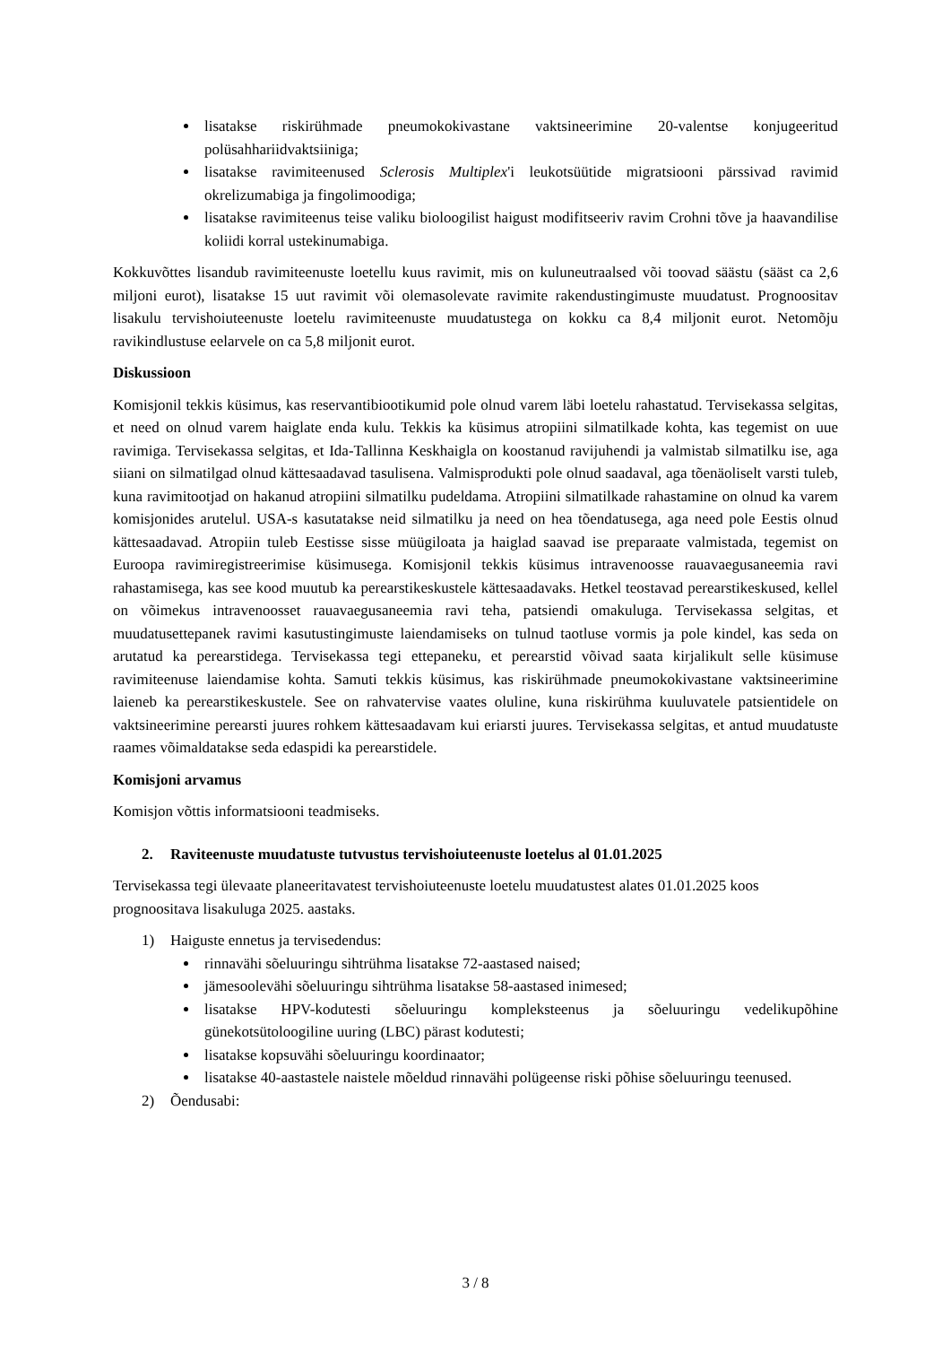lisatakse riskirühmade pneumokokivastane vaktsineerimine 20-valentse konjugeeritud polüsahhariidvaktsiiniga;
lisatakse ravimiteenused Sclerosis Multiplex'i leukotsüütide migratsiooni pärssivad ravimid okrelizumabiga ja fingolimoodiga;
lisatakse ravimiteenus teise valiku bioloogilist haigust modifitseeriv ravim Crohni tõve ja haavandilise koliidi korral ustekinumabiga.
Kokkuvõttes lisandub ravimiteenuste loetellu kuus ravimit, mis on kuluneutraalsed või toovad säästu (sääst ca 2,6 miljoni eurot), lisatakse 15 uut ravimit või olemasolevate ravimite rakendustingimuste muudatust. Prognoositav lisakulu tervishoiuteenuste loetelu ravimiteenuste muudatustega on kokku ca 8,4 miljonit eurot. Netomõju ravikindlustuse eelarvele on ca 5,8 miljonit eurot.
Diskussioon
Komisjonil tekkis küsimus, kas reservantibiootikumid pole olnud varem läbi loetelu rahastatud. Tervisekassa selgitas, et need on olnud varem haiglate enda kulu. Tekkis ka küsimus atropiini silmatilkade kohta, kas tegemist on uue ravimiga. Tervisekassa selgitas, et Ida-Tallinna Keskhaigla on koostanud ravijuhendi ja valmistab silmatilku ise, aga siiani on silmatilgad olnud kättesaadavad tasulisena. Valmisprodukti pole olnud saadaval, aga tõenäoliselt varsti tuleb, kuna ravimitootjad on hakanud atropiini silmatilku pudeldama. Atropiini silmatilkade rahastamine on olnud ka varem komisjonides arutelul. USA-s kasutatakse neid silmatilku ja need on hea tõendatusega, aga need pole Eestis olnud kättesaadavad. Atropiin tuleb Eestisse sisse müügiloata ja haiglad saavad ise preparaate valmistada, tegemist on Euroopa ravimiregistreerimise küsimusega. Komisjonil tekkis küsimus intravenoosse rauavaegusaneemia ravi rahastamisega, kas see kood muutub ka perearstikeskustele kättesaadavaks. Hetkel teostavad perearstikeskused, kellel on võimekus intravenoosset rauavaegusaneemia ravi teha, patsiendi omakuluga. Tervisekassa selgitas, et muudatusettepanek ravimi kasutustingimuste laiendamiseks on tulnud taotluse vormis ja pole kindel, kas seda on arutatud ka perearstidega. Tervisekassa tegi ettepaneku, et perearstid võivad saata kirjalikult selle küsimuse ravimiteenuse laiendamise kohta. Samuti tekkis küsimus, kas riskirühmade pneumokokivastane vaktsineerimine laieneb ka perearstikeskustele. See on rahvatervise vaates oluline, kuna riskirühma kuuluvatele patsientidele on vaktsineerimine perearsti juures rohkem kättesaadavam kui eriarsti juures. Tervisekassa selgitas, et antud muudatuste raames võimaldatakse seda edaspidi ka perearstidele.
Komisjoni arvamus
Komisjon võttis informatsiooni teadmiseks.
2. Raviteenuste muudatuste tutvustus tervishoiuteenuste loetelus al 01.01.2025
Tervisekassa tegi ülevaate planeeritavatest tervishoiuteenuste loetelu muudatustest alates 01.01.2025 koos prognoositava lisakuluga 2025. aastaks.
1) Haiguste ennetus ja tervisedendus:
rinnavähi sõeluuringu sihtrühma lisatakse 72-aastased naised;
jämesoolevähi sõeluuringu sihtrühma lisatakse 58-aastased inimesed;
lisatakse HPV-kodutesti sõeluuringu kompleksteenus ja sõeluuringu vedelikupõhine günekotsütoloogiline uuring (LBC) pärast kodutesti;
lisatakse kopsuvähi sõeluuringu koordinaator;
lisatakse 40-aastastele naistele mõeldud rinnavähi polügeense riski põhise sõeluuringu teenused.
2) Õendusabi:
3 / 8